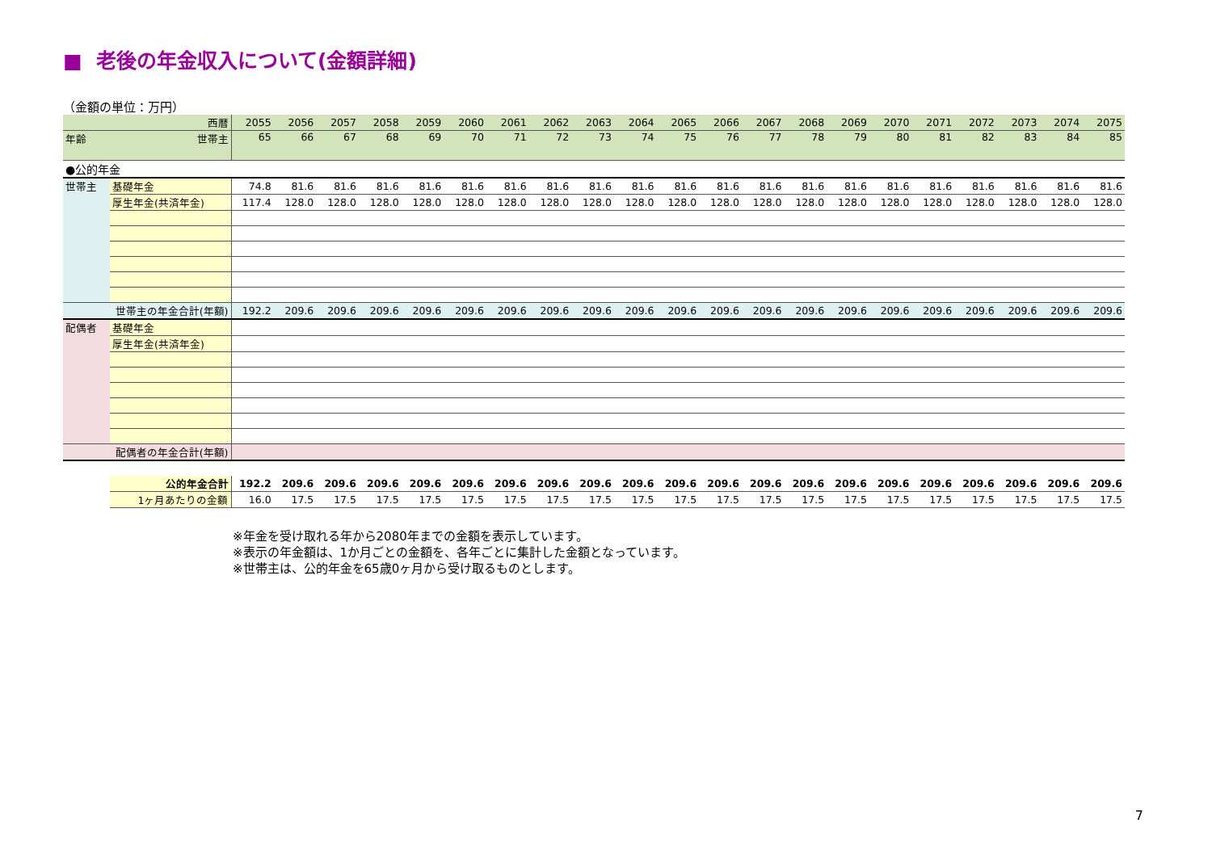■ 老後の年金収入について(金額詳細)
（金額の単位：万円）
| 西暦 | | 2055 | 2056 | 2057 | 2058 | 2059 | 2060 | 2061 | 2062 | 2063 | 2064 | 2065 | 2066 | 2067 | 2068 | 2069 | 2070 | 2071 | 2072 | 2073 | 2074 | 2075 |
| 年齢 | 世帯主 | 65 | 66 | 67 | 68 | 69 | 70 | 71 | 72 | 73 | 74 | 75 | 76 | 77 | 78 | 79 | 80 | 81 | 82 | 83 | 84 | 85 |
| ●公的年金 | | | | | | | | | | | | | | | | | | | | | | |
| 世帯主 | 基礎年金 | 74.8 | 81.6 | 81.6 | 81.6 | 81.6 | 81.6 | 81.6 | 81.6 | 81.6 | 81.6 | 81.6 | 81.6 | 81.6 | 81.6 | 81.6 | 81.6 | 81.6 | 81.6 | 81.6 | 81.6 | 81.6 |
| | 厚生年金(共済年金) | 117.4 | 128.0 | 128.0 | 128.0 | 128.0 | 128.0 | 128.0 | 128.0 | 128.0 | 128.0 | 128.0 | 128.0 | 128.0 | 128.0 | 128.0 | 128.0 | 128.0 | 128.0 | 128.0 | 128.0 | 128.0 |
| 世帯主の年金合計(年額) | | 192.2 | 209.6 | 209.6 | 209.6 | 209.6 | 209.6 | 209.6 | 209.6 | 209.6 | 209.6 | 209.6 | 209.6 | 209.6 | 209.6 | 209.6 | 209.6 | 209.6 | 209.6 | 209.6 | 209.6 | 209.6 |
| 配偶者 | 基礎年金 | | | | | | | | | | | | | | | | | | | | | |
| | 厚生年金(共済年金) | | | | | | | | | | | | | | | | | | | | | |
| 配偶者の年金合計(年額) | | | | | | | | | | | | | | | | | | | | | | |
| | 公的年金合計 | 192.2 | 209.6 | 209.6 | 209.6 | 209.6 | 209.6 | 209.6 | 209.6 | 209.6 | 209.6 | 209.6 | 209.6 | 209.6 | 209.6 | 209.6 | 209.6 | 209.6 | 209.6 | 209.6 | 209.6 | 209.6 |
| | 1ヶ月あたりの金額 | 16.0 | 17.5 | 17.5 | 17.5 | 17.5 | 17.5 | 17.5 | 17.5 | 17.5 | 17.5 | 17.5 | 17.5 | 17.5 | 17.5 | 17.5 | 17.5 | 17.5 | 17.5 | 17.5 | 17.5 | 17.5 |
※年金を受け取れる年から2080年までの金額を表示しています。
※表示の年金額は、1か月ごとの金額を、各年ごとに集計した金額となっています。
※世帯主は、公的年金を65歳0ヶ月から受け取るものとします。
7